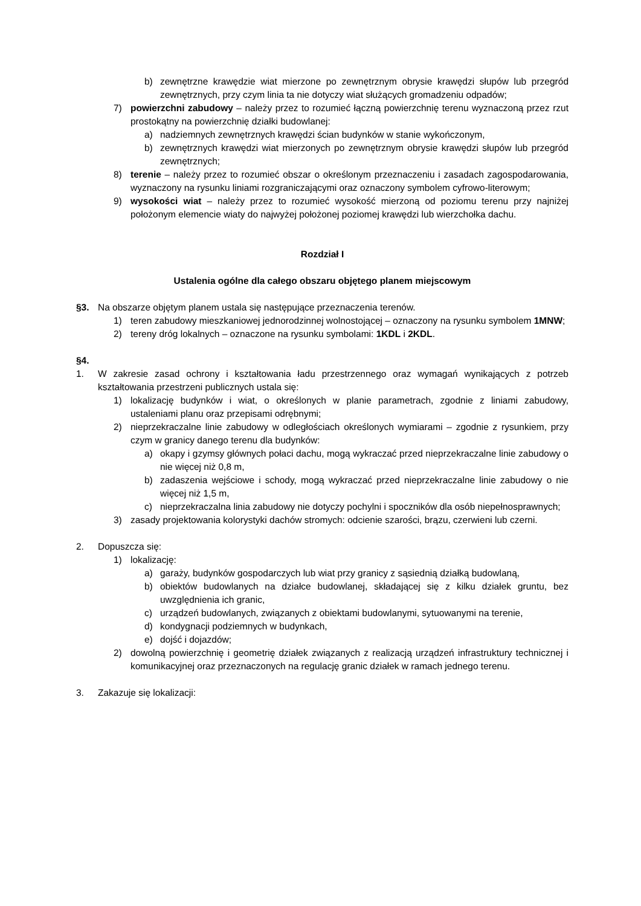b) zewnętrzne krawędzie wiat mierzone po zewnętrznym obrysie krawędzi słupów lub przegród zewnętrznych, przy czym linia ta nie dotyczy wiat służących gromadzeniu odpadów;
7) powierzchni zabudowy – należy przez to rozumieć łączną powierzchnię terenu wyznaczoną przez rzut prostokątny na powierzchnię działki budowlanej:
a) nadziemnych zewnętrznych krawędzi ścian budynków w stanie wykończonym,
b) zewnętrznych krawędzi wiat mierzonych po zewnętrznym obrysie krawędzi słupów lub przegród zewnętrznych;
8) terenie – należy przez to rozumieć obszar o określonym przeznaczeniu i zasadach zagospodarowania, wyznaczony na rysunku liniami rozgraniczającymi oraz oznaczony symbolem cyfrowo-literowym;
9) wysokości wiat – należy przez to rozumieć wysokość mierzoną od poziomu terenu przy najniżej położonym elemencie wiaty do najwyżej położonej poziomej krawędzi lub wierzchołka dachu.
Rozdział I
Ustalenia ogólne dla całego obszaru objętego planem miejscowym
§3. Na obszarze objętym planem ustala się następujące przeznaczenia terenów.
1) teren zabudowy mieszkaniowej jednorodzinnej wolnostojącej – oznaczony na rysunku symbolem 1MNW;
2) tereny dróg lokalnych – oznaczone na rysunku symbolami: 1KDL i 2KDL.
§4.
1. W zakresie zasad ochrony i kształtowania ładu przestrzennego oraz wymagań wynikających z potrzeb kształtowania przestrzeni publicznych ustala się:
1) lokalizację budynków i wiat, o określonych w planie parametrach, zgodnie z liniami zabudowy, ustaleniami planu oraz przepisami odrębnymi;
2) nieprzekraczalne linie zabudowy w odległościach określonych wymiarami – zgodnie z rysunkiem, przy czym w granicy danego terenu dla budynków:
a) okapy i gzymsy głównych połaci dachu, mogą wykraczać przed nieprzekraczalne linie zabudowy o nie więcej niż 0,8 m,
b) zadaszenia wejściowe i schody, mogą wykraczać przed nieprzekraczalne linie zabudowy o nie więcej niż 1,5 m,
c) nieprzekraczalna linia zabudowy nie dotyczy pochylni i spoczników dla osób niepełnosprawnych;
3) zasady projektowania kolorystyki dachów stromych: odcienie szarości, brązu, czerwieni lub czerni.
2. Dopuszcza się:
1) lokalizację:
a) garaży, budynków gospodarczych lub wiat przy granicy z sąsiednią działką budowlaną,
b) obiektów budowlanych na działce budowlanej, składającej się z kilku działek gruntu, bez uwzględnienia ich granic,
c) urządzeń budowlanych, związanych z obiektami budowlanymi, sytuowanymi na terenie,
d) kondygnacji podziemnych w budynkach,
e) dojść i dojazdów;
2) dowolną powierzchnię i geometrię działek związanych z realizacją urządzeń infrastruktury technicznej i komunikacyjnej oraz przeznaczonych na regulację granic działek w ramach jednego terenu.
3. Zakazuje się lokalizacji: